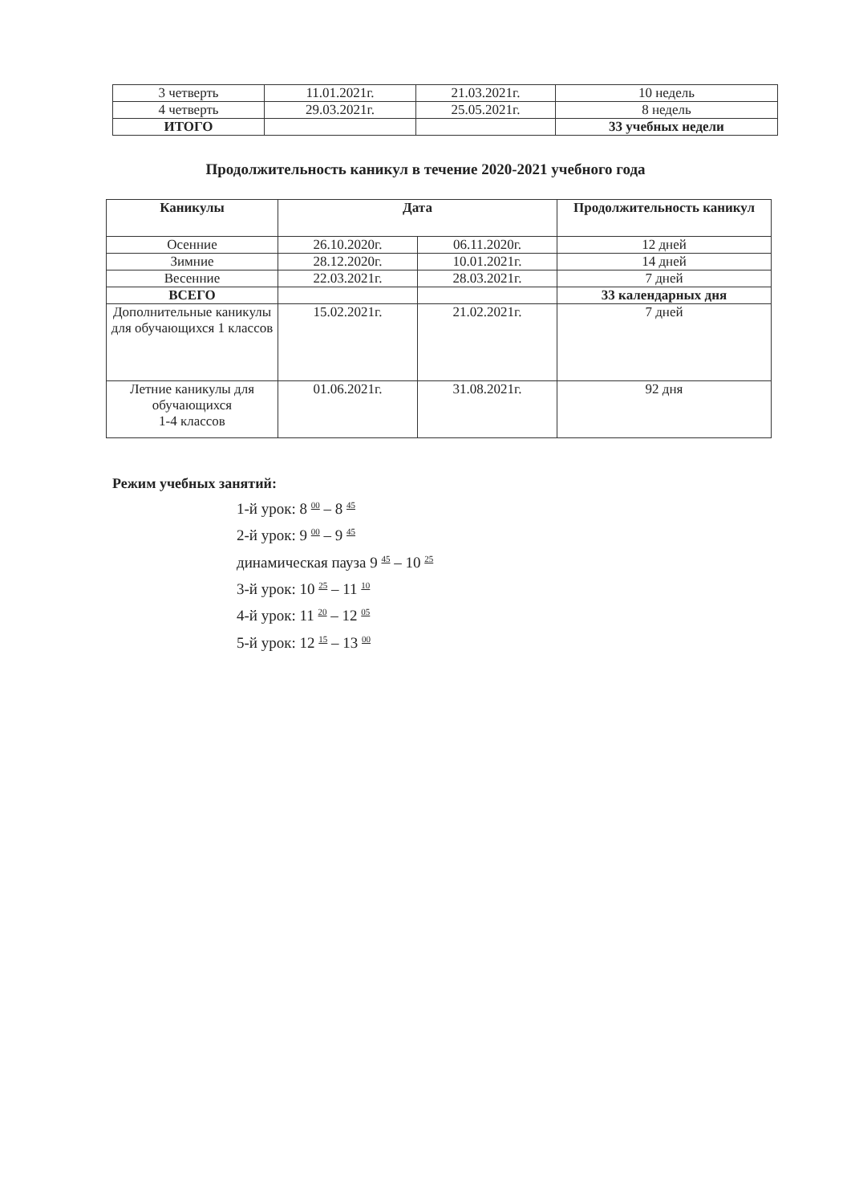| 3 четверть | 11.01.2021г. | 21.03.2021г. | 10 недель |
| 4 четверть | 29.03.2021г. | 25.05.2021г. | 8 недель |
| ИТОГО | | | 33 учебных недели |
Продолжительность каникул в течение 2020-2021 учебного года
| Каникулы | Дата | | Продолжительность каникул |
| --- | --- | --- | --- |
| Осенние | 26.10.2020г. | 06.11.2020г. | 12 дней |
| Зимние | 28.12.2020г. | 10.01.2021г. | 14 дней |
| Весенние | 22.03.2021г. | 28.03.2021г. | 7 дней |
| ВСЕГО | | | 33 календарных дня |
| Дополнительные каникулы для обучающихся 1 классов | 15.02.2021г. | 21.02.2021г. | 7 дней |
| Летние каникулы для обучающихся 1-4 классов | 01.06.2021г. | 31.08.2021г. | 92 дня |
Режим учебных занятий:
1-й урок: 8 <sup>00</sup> – 8 <sup>45</sup>
2-й урок: 9 <sup>00</sup> – 9 <sup>45</sup>
динамическая пауза 9 <sup>45</sup> – 10 <sup>25</sup>
3-й урок: 10 <sup>25</sup> – 11 <sup>10</sup>
4-й урок: 11 <sup>20</sup> – 12 <sup>05</sup>
5-й урок: 12 <sup>15</sup> – 13 <sup>00</sup>